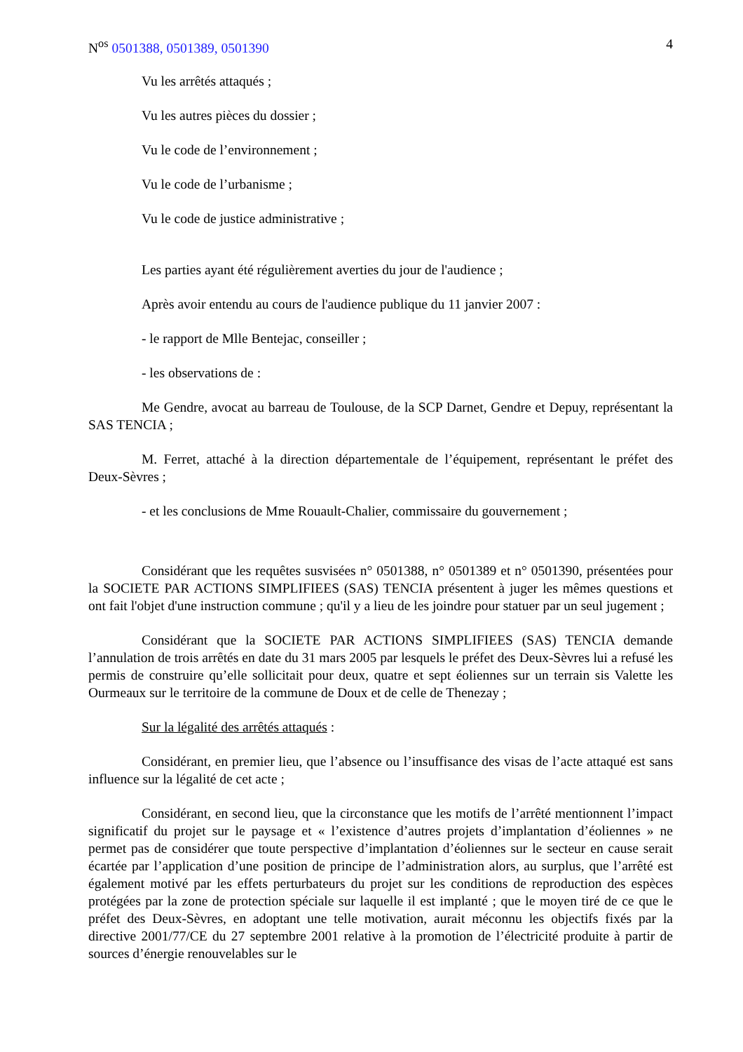N<sup>os</sup> 0501388, 0501389, 0501390 4
Vu les arrêtés attaqués ;
Vu les autres pièces du dossier ;
Vu le code de l’environnement ;
Vu le code de l’urbanisme ;
Vu le code de justice administrative ;
Les parties ayant été régulièrement averties du jour de l'audience ;
Après avoir entendu au cours de l'audience publique du 11 janvier 2007 :
- le rapport de Mlle Bentejac, conseiller ;
- les observations de :
Me Gendre, avocat au barreau de Toulouse, de la SCP Darnet, Gendre et Depuy, représentant la SAS TENCIA ;
M. Ferret, attaché à la direction départementale de l’équipement, représentant le préfet des Deux-Sèvres ;
- et les conclusions de Mme Rouault-Chalier, commissaire du gouvernement ;
Considérant que les requêtes susvisées n° 0501388, n° 0501389 et n° 0501390, présentées pour la SOCIETE PAR ACTIONS SIMPLIFIEES (SAS) TENCIA présentent à juger les mêmes questions et ont fait l'objet d'une instruction commune ; qu'il y a lieu de les joindre pour statuer par un seul jugement ;
Considérant que la SOCIETE PAR ACTIONS SIMPLIFIEES (SAS) TENCIA demande l’annulation de trois arrêtés en date du 31 mars 2005 par lesquels le préfet des Deux-Sèvres lui a refusé les permis de construire qu’elle sollicitait pour deux, quatre et sept éoliennes sur un terrain sis Valette les Ourmeaux sur le territoire de la commune de Doux et de celle de Thenezay ;
Sur la légalité des arrêtés attaqués :
Considérant, en premier lieu, que l’absence ou l’insuffisance des visas de l’acte attaqué est sans influence sur la légalité de cet acte ;
Considérant, en second lieu, que la circonstance que les motifs de l’arrêté mentionnent l’impact significatif du projet sur le paysage et « l’existence d’autres projets d’implantation d’éoliennes » ne permet pas de considérer que toute perspective d’implantation d’éoliennes sur le secteur en cause serait écartée par l’application d’une position de principe de l’administration alors, au surplus, que l’arrêté est également motivé par les effets perturbateurs du projet sur les conditions de reproduction des espèces protégées par la zone de protection spéciale sur laquelle il est implanté ; que le moyen tiré de ce que le préfet des Deux-Sèvres, en adoptant une telle motivation, aurait méconnu les objectifs fixés par la directive 2001/77/CE du 27 septembre 2001 relative à la promotion de l’électricité produite à partir de sources d’énergie renouvelables sur le